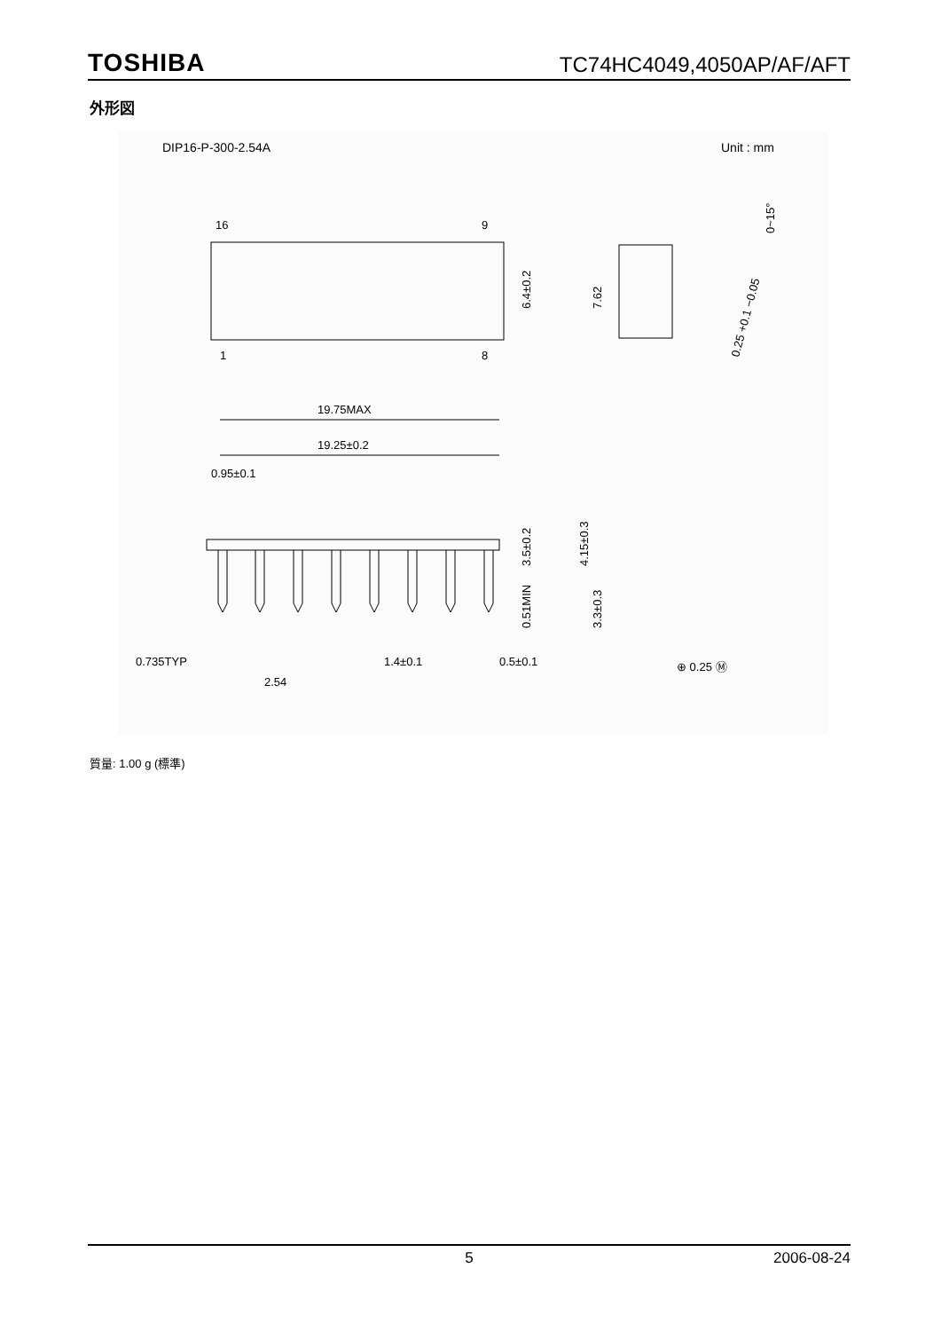TOSHIBA TC74HC4049,4050AP/AF/AFT
外形図
DIP16-P-300-2.54A Unit : mm
16
9
1
8
6.4±0.2
7.62
0~15°
0.25 +0.1 −0.05
19.75MAX
19.25±0.2
0.95±0.1
3.5±0.2
4.15±0.3
0.51MIN
3.3±0.3
0.735TYP
1.4±0.1
0.5±0.1
2.54
⊕ 0.25 Ⓜ
質量: 1.00 g (標準)
5 2006-08-24